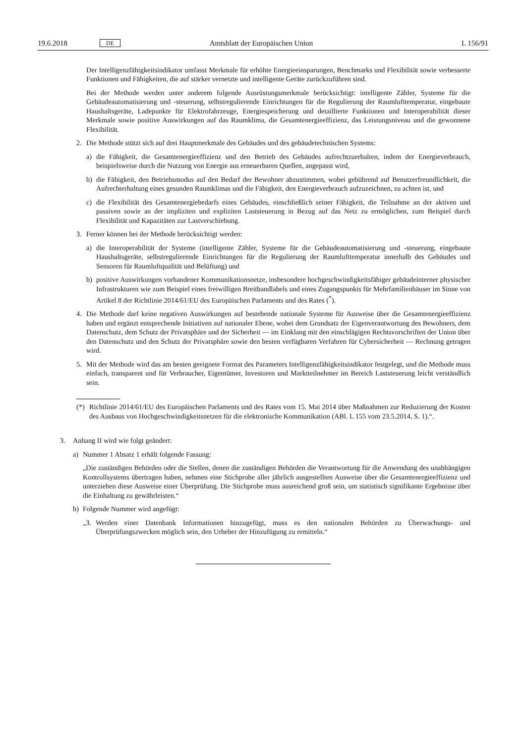19.6.2018 DE Amtsblatt der Europäischen Union L 156/91
Der Intelligenzfähigkeitsindikator umfasst Merkmale für erhöhte Energieeinsparungen, Benchmarks und Flexibilität sowie verbesserte Funktionen und Fähigkeiten, die auf stärker vernetzte und intelligente Geräte zurückzuführen sind.
Bei der Methode werden unter anderem folgende Ausrüstungsmerkmale berücksichtigt: intelligente Zähler, Systeme für die Gebäudeautomatisierung und -steuerung, selbstregulierende Einrichtungen für die Regulierung der Raumlufttemperatur, eingebaute Haushaltsgeräte, Ladepunkte für Elektrofahrzeuge, Energiespeicherung und detaillierte Funktionen und Interoperabilität dieser Merkmale sowie positive Auswirkungen auf das Raumklima, die Gesamtenergieeffizienz, das Leistungsniveau und die gewonnene Flexibilität.
2. Die Methode stützt sich auf drei Hauptmerkmale des Gebäudes und des gebäudetechnischen Systems:
a) die Fähigkeit, die Gesamtenergieeffizienz und den Betrieb des Gebäudes aufrechtzuerhalten, indem der Energieverbrauch, beispielsweise durch die Nutzung von Energie aus erneuerbaren Quellen, angepasst wird,
b) die Fähigkeit, den Betriebsmodus auf den Bedarf der Bewohner abzustimmen, wobei gebührend auf Benutzerfreundlichkeit, die Aufrechterhaltung eines gesunden Raumklimas und die Fähigkeit, den Energieverbrauch aufzuzeichnen, zu achten ist, und
c) die Flexibilität des Gesamtenergiebedarfs eines Gebäudes, einschließlich seiner Fähigkeit, die Teilnahme an der aktiven und passiven sowie an der impliziten und expliziten Laststeuerung in Bezug auf das Netz zu ermöglichen, zum Beispiel durch Flexibilität und Kapazitäten zur Lastverschiebung.
3. Ferner können bei der Methode berücksichtigt werden:
a) die Interoperabilität der Systeme (intelligente Zähler, Systeme für die Gebäudeautomatisierung und -steuerung, eingebaute Haushaltsgeräte, selbstregulierende Einrichtungen für die Regulierung der Raumlufttemperatur innerhalb des Gebäudes und Sensoren für Raumluftqualität und Belüftung) und
b) positive Auswirkungen vorhandener Kommunikationsnetze, insbesondere hochgeschwindigkeitsfähiger gebäudeinterner physischer Infrastrukturen wie zum Beispiel eines freiwilligen Breitbandlabels und eines Zugangspunkts für Mehrfamilienhäuser im Sinne von Artikel 8 der Richtlinie 2014/61/EU des Europäischen Parlaments und des Rates (<sup>*</sup>).
4. Die Methode darf keine negativen Auswirkungen auf bestehende nationale Systeme für Ausweise über die Gesamtenergieeffizienz haben und ergänzt entsprechende Initiativen auf nationaler Ebene, wobei dem Grundsatz der Eigenverantwortung des Bewohners, dem Datenschutz, dem Schutz der Privatsphäre und der Sicherheit — im Einklang mit den einschlägigen Rechtsvorschriften der Union über den Datenschutz und den Schutz der Privatsphäre sowie den besten verfügbaren Verfahren für Cybersicherheit — Rechnung getragen wird.
5. Mit der Methode wird das am besten geeignete Format des Parameters Intelligenzfähigkeitsindikator festgelegt, und die Methode muss einfach, transparent und für Verbraucher, Eigentümer, Investoren und Marktteilnehmer im Bereich Laststeuerung leicht verständlich sein.
(*) Richtlinie 2014/61/EU des Europäischen Parlaments und des Rates vom 15. Mai 2014 über Maßnahmen zur Reduzierung der Kosten des Ausbaus von Hochgeschwindigkeitsnetzen für die elektronische Kommunikation (ABl. L 155 vom 23.5.2014, S. 1).“.
3. Anhang II wird wie folgt geändert:
a) Nummer 1 Absatz 1 erhält folgende Fassung:
„Die zuständigen Behörden oder die Stellen, denen die zuständigen Behörden die Verantwortung für die Anwendung des unabhängigen Kontrollsystems übertragen haben, nehmen eine Stichprobe aller jährlich ausgestellten Ausweise über die Gesamtenergieeffizienz und unterziehen diese Ausweise einer Überprüfung. Die Stichprobe muss ausreichend groß sein, um statistisch signifikante Ergebnisse über die Einhaltung zu gewährleisten.“
b) Folgende Nummer wird angefügt:
„3. Werden einer Datenbank Informationen hinzugefügt, muss es den nationalen Behörden zu Überwachungs- und Überprüfungszwecken möglich sein, den Urheber der Hinzufügung zu ermitteln.“